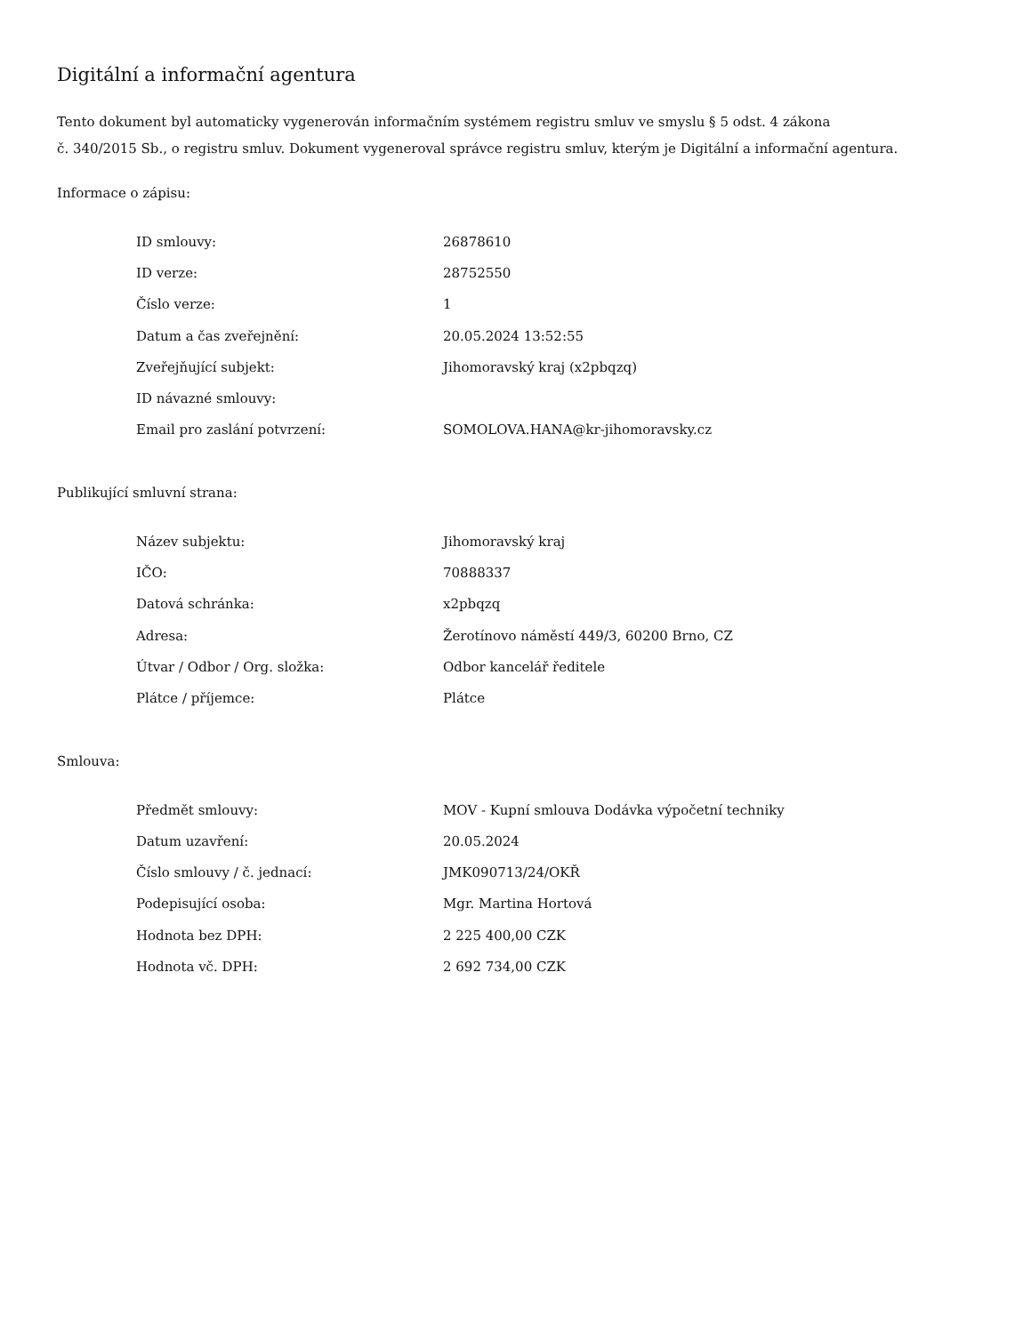Digitální a informační agentura
Tento dokument byl automaticky vygenerován informačním systémem registru smluv ve smyslu § 5 odst. 4 zákona
č. 340/2015 Sb., o registru smluv. Dokument vygeneroval správce registru smluv, kterým je Digitální a informační agentura.
Informace o zápisu:
| ID smlouvy: | 26878610 |
| ID verze: | 28752550 |
| Číslo verze: | 1 |
| Datum a čas zveřejnění: | 20.05.2024 13:52:55 |
| Zveřejňující subjekt: | Jihomoravský kraj (x2pbqzq) |
| ID návazné smlouvy: | |
| Email pro zaslání potvrzení: | SOMOLOVA.HANA@kr-jihomoravsky.cz |
Publikující smluvní strana:
| Název subjektu: | Jihomoravský kraj |
| IČO: | 70888337 |
| Datová schránka: | x2pbqzq |
| Adresa: | Žerotínovo náměstí 449/3, 60200 Brno, CZ |
| Útvar / Odbor / Org. složka: | Odbor kancelář ředitele |
| Plátce / příjemce: | Plátce |
Smlouva:
| Předmět smlouvy: | MOV - Kupní smlouva Dodávka výpočetní techniky |
| Datum uzavření: | 20.05.2024 |
| Číslo smlouvy / č. jednací: | JMK090713/24/OKŘ |
| Podepisující osoba: | Mgr. Martina Hortová |
| Hodnota bez DPH: | 2 225 400,00 CZK |
| Hodnota vč. DPH: | 2 692 734,00 CZK |